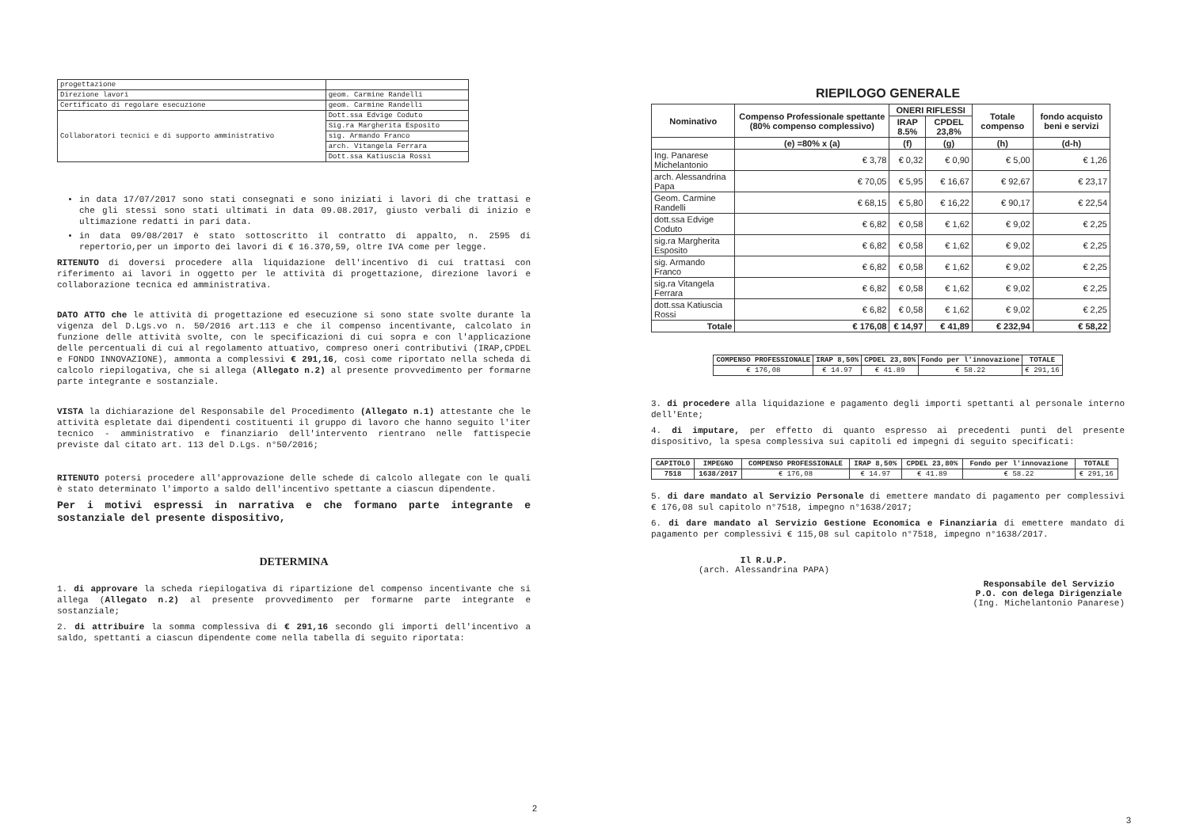| progettazione | |
| Direzione lavori | geom. Carmine Randelli |
| Certificato di regolare esecuzione | geom. Carmine Randelli |
| Collaboratori tecnici e di supporto amministrativo | Dott.ssa Edvige Coduto |
| | Sig.ra Margherita Esposito |
| | sig. Armando Franco |
| | arch. Vitangela Ferrara |
| | Dott.ssa Katiuscia Rossi |
in data 17/07/2017 sono stati consegnati e sono iniziati i lavori di che trattasi e che gli stessi sono stati ultimati in data 09.08.2017, giusto verbali di inizio e ultimazione redatti in pari data.
in data 09/08/2017 è stato sottoscritto il contratto di appalto, n. 2595 di repertorio,per un importo dei lavori di € 16.370,59, oltre IVA come per legge.
RITENUTO di doversi procedere alla liquidazione dell'incentivo di cui trattasi con riferimento ai lavori in oggetto per le attività di progettazione, direzione lavori e collaborazione tecnica ed amministrativa.
DATO ATTO che le attività di progettazione ed esecuzione si sono state svolte durante la vigenza del D.Lgs.vo n. 50/2016 art.113 e che il compenso incentivante, calcolato in funzione delle attività svolte, con le specificazioni di cui sopra e con l'applicazione delle percentuali di cui al regolamento attuativo, compreso oneri contributivi (IRAP,CPDEL e FONDO INNOVAZIONE), ammonta a complessivi € 291,16, così come riportato nella scheda di calcolo riepilogativa, che si allega (Allegato n.2) al presente provvedimento per formarne parte integrante e sostanziale.
VISTA la dichiarazione del Responsabile del Procedimento (Allegato n.1) attestante che le attività espletate dai dipendenti costituenti il gruppo di lavoro che hanno seguito l'iter tecnico - amministrativo e finanziario dell'intervento rientrano nelle fattispecie previste dal citato art. 113 del D.Lgs. n°50/2016;
RITENUTO potersi procedere all'approvazione delle schede di calcolo allegate con le quali è stato determinato l'importo a saldo dell'incentivo spettante a ciascun dipendente.
Per i motivi espressi in narrativa e che formano parte integrante e sostanziale del presente dispositivo,
DETERMINA
1. di approvare la scheda riepilogativa di ripartizione del compenso incentivante che si allega (Allegato n.2) al presente provvedimento per formarne parte integrante e sostanziale;
2. di attribuire la somma complessiva di € 291,16 secondo gli importi dell'incentivo a saldo, spettanti a ciascun dipendente come nella tabella di seguito riportata:
2
RIEPILOGO GENERALE
| Nominativo | Compenso Professionale spettante (80% compenso complessivo) | ONERI RIFLESSI | | Totale compenso | fondo acquisto beni e servizi |
| --- | --- | --- | --- | --- | --- |
| | | IRAP 8.5% | CPDEL 23,8% | | |
| | (e) =80% x (a) | (f) | (g) | (h) | (d-h) |
| Ing. Panarese Michelantonio | € 3,78 | € 0,32 | € 0,90 | € 5,00 | € 1,26 |
| arch. Alessandrina Papa | € 70,05 | € 5,95 | € 16,67 | € 92,67 | € 23,17 |
| Geom. Carmine Randelli | € 68,15 | € 5,80 | € 16,22 | € 90,17 | € 22,54 |
| dott.ssa Edvige Coduto | € 6,82 | € 0,58 | € 1,62 | € 9,02 | € 2,25 |
| sig.ra Margherita Esposito | € 6,82 | € 0,58 | € 1,62 | € 9,02 | € 2,25 |
| sig. Armando Franco | € 6,82 | € 0,58 | € 1,62 | € 9,02 | € 2,25 |
| sig.ra Vitangela Ferrara | € 6,82 | € 0,58 | € 1,62 | € 9,02 | € 2,25 |
| dott.ssa Katiuscia Rossi | € 6,82 | € 0,58 | € 1,62 | € 9,02 | € 2,25 |
| Totale | € 176,08 | € 14,97 | € 41,89 | € 232,94 | € 58,22 |
| COMPENSO PROFESSIONALE | IRAP 8,50% | CPDEL 23,80% | Fondo per l'innovazione | TOTALE |
| --- | --- | --- | --- | --- |
| € 176,08 | € 14.97 | € 41.89 | € 58.22 | € 291,16 |
3. di procedere alla liquidazione e pagamento degli importi spettanti al personale interno dell'Ente;
4. di imputare, per effetto di quanto espresso ai precedenti punti del presente dispositivo, la spesa complessiva sui capitoli ed impegni di seguito specificati:
| CAPITOLO | IMPEGNO | COMPENSO PROFESSIONALE | IRAP 8,50% | CPDEL 23,80% | Fondo per l'innovazione | TOTALE |
| --- | --- | --- | --- | --- | --- | --- |
| 7518 | 1638/2017 | € 176,08 | € 14.97 | € 41.89 | € 58.22 | € 291,16 |
5. di dare mandato al Servizio Personale di emettere mandato di pagamento per complessivi € 176,08 sul capitolo n°7518, impegno n°1638/2017;
6. di dare mandato al Servizio Gestione Economica e Finanziaria di emettere mandato di pagamento per complessivi € 115,08 sul capitolo n°7518, impegno n°1638/2017.
Il R.U.P.
(arch. Alessandrina PAPA)
Responsabile del Servizio
P.O. con delega Dirigenziale
(Ing. Michelantonio Panarese)
3